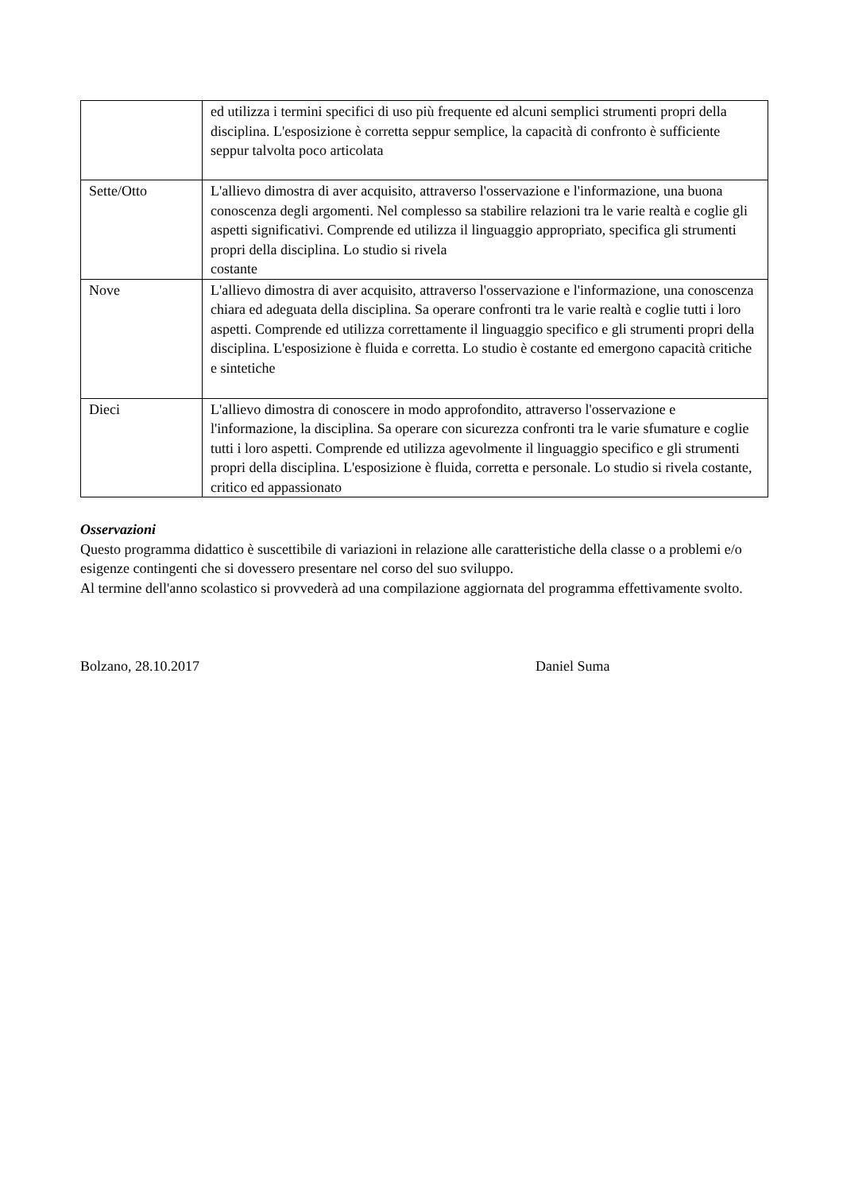| | ed utilizza i termini specifici di uso più frequente ed alcuni semplici strumenti propri della disciplina. L'esposizione è corretta seppur semplice, la capacità di confronto è sufficiente seppur talvolta poco articolata |
| Sette/Otto | L'allievo dimostra di aver acquisito, attraverso l'osservazione e l'informazione, una buona conoscenza degli argomenti. Nel complesso sa stabilire relazioni tra le varie realtà e coglie gli aspetti significativi. Comprende ed utilizza il linguaggio appropriato, specifica gli strumenti propri della disciplina. Lo studio si rivela costante |
| Nove | L'allievo dimostra di aver acquisito, attraverso l'osservazione e l'informazione, una conoscenza chiara ed adeguata della disciplina. Sa operare confronti tra le varie realtà e coglie tutti i loro aspetti. Comprende ed utilizza correttamente il linguaggio specifico e gli strumenti propri della disciplina. L'esposizione è fluida e corretta. Lo studio è costante ed emergono capacità critiche e sintetiche |
| Dieci | L'allievo dimostra di conoscere in modo approfondito, attraverso l'osservazione e l'informazione, la disciplina. Sa operare con sicurezza confronti tra le varie sfumature e coglie tutti i loro aspetti. Comprende ed utilizza agevolmente il linguaggio specifico e gli strumenti propri della disciplina. L'esposizione è fluida, corretta e personale. Lo studio si rivela costante, critico ed appassionato |
Osservazioni
Questo programma didattico è suscettibile di variazioni in relazione alle caratteristiche della classe o a problemi e/o esigenze contingenti che si dovessero presentare nel corso del suo sviluppo.
Al termine dell'anno scolastico si provvederà ad una compilazione aggiornata del programma effettivamente svolto.
Bolzano, 28.10.2017 Daniel Suma